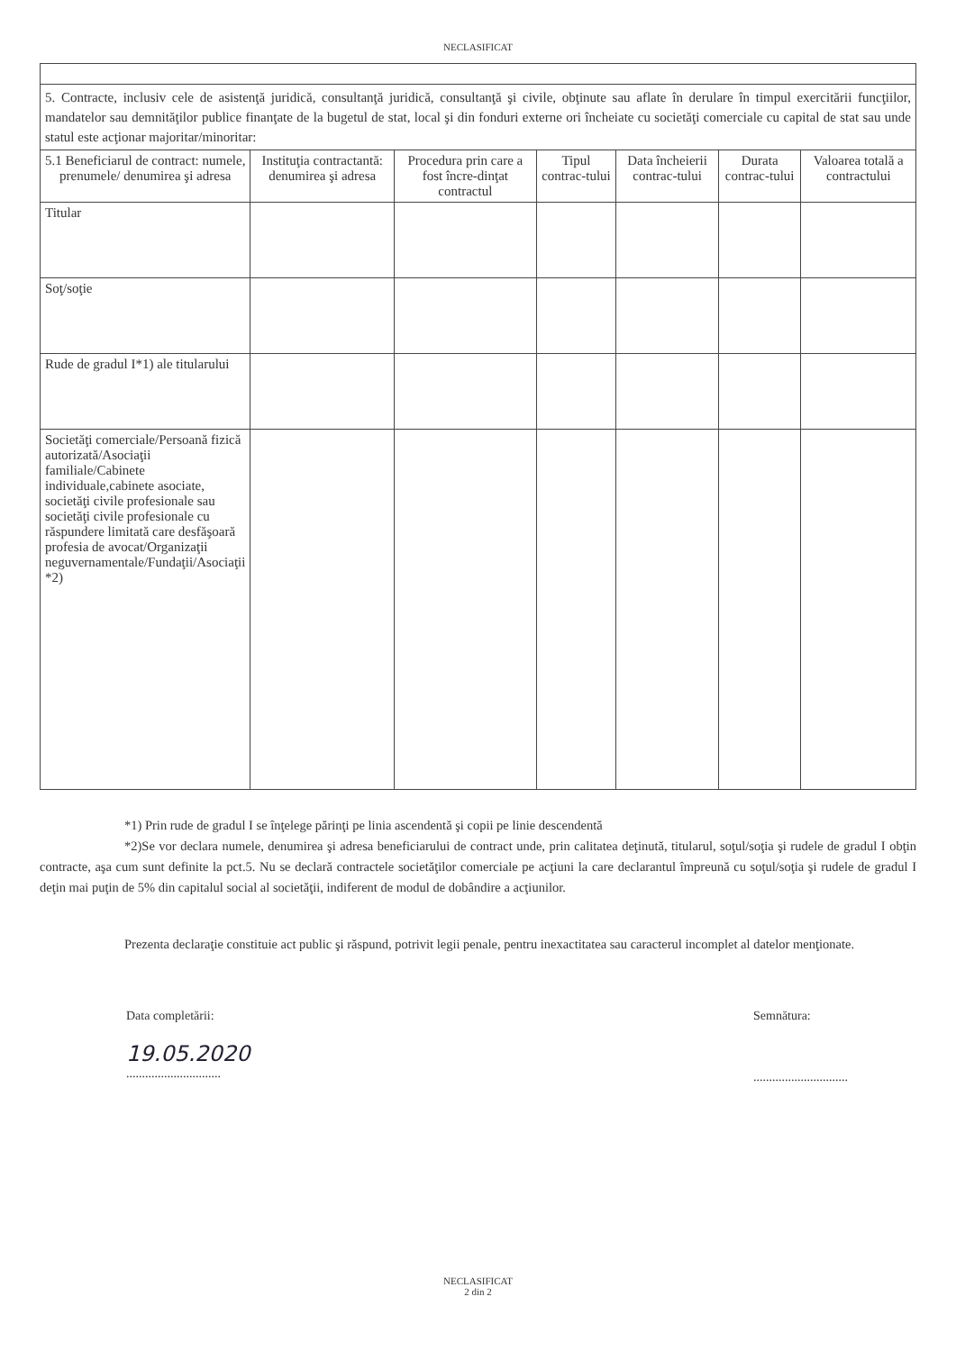NECLASIFICAT
| 5. Contracte, inclusiv cele de asistenţă juridică, consultanţă juridică, consultanţă şi civile, obţinute sau aflate în derulare în timpul exercitării funcţiilor, mandatelor sau demnităţilor publice finanţate de la bugetul de stat, local şi din fonduri externe ori încheiate cu societăţi comerciale cu capital de stat sau unde statul este acţionar majoritar/minoritar: | | | | | | |
| 5.1 Beneficiarul de contract: numele, prenumele/ denumirea şi adresa | Instituţia contractantă: denumirea şi adresa | Procedura prin care a fost încre-dinţat contractul | Tipul contrac-tului | Data încheierii contrac-tului | Durata contrac-tului | Valoarea totală a contractului |
| Titular | | | | | | |
| Soţ/soţie | | | | | | |
| Rude de gradul I*1) ale titularului | | | | | | |
| Societăţi comerciale/Persoană fizică autorizată/Asociaţii familiale/Cabinete individuale,cabinete asociate, societăţi civile profesionale sau societăţi civile profesionale cu răspundere limitată care desfăşoară profesia de avocat/Organizaţii neguvernamentale/Fundaţii/Asociaţii *2) | | | | | | |
*1) Prin rude de gradul I se înţelege părinţi pe linia ascendentă şi copii pe linie descendentă
*2)Se vor declara numele, denumirea şi adresa beneficiarului de contract unde, prin calitatea deţinută, titularul, soţul/soţia şi rudele de gradul I obţin contracte, aşa cum sunt definite la pct.5. Nu se declară contractele societăţilor comerciale pe acţiuni la care declarantul împreună cu soţul/soţia şi rudele de gradul I deţin mai puţin de 5% din capitalul social al societăţii, indiferent de modul de dobândire a acţiunilor.
Prezenta declaraţie constituie act public şi răspund, potrivit legii penale, pentru inexactitatea sau caracterul incomplet al datelor menţionate.
Data completării:
19.05.2020
..............................
Semnătura:
..............................
NECLASIFICAT
2 din 2